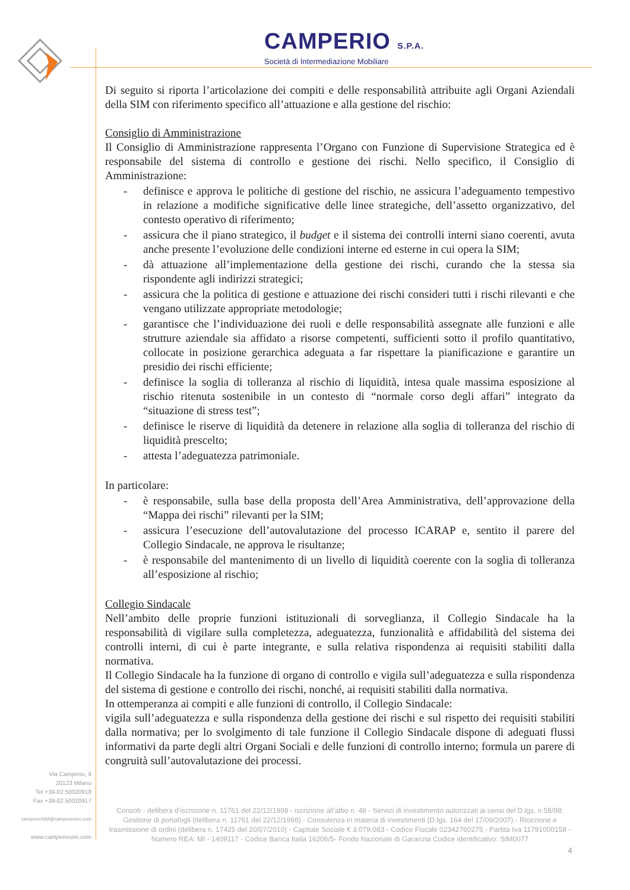CAMPERIO S.P.A.
Società di Intermediazione Mobiliare
Di seguito si riporta l’articolazione dei compiti e delle responsabilità attribuite agli Organi Aziendali della SIM con riferimento specifico all’attuazione e alla gestione del rischio:
Consiglio di Amministrazione
Il Consiglio di Amministrazione rappresenta l’Organo con Funzione di Supervisione Strategica ed è responsabile del sistema di controllo e gestione dei rischi. Nello specifico, il Consiglio di Amministrazione:
- definisce e approva le politiche di gestione del rischio, ne assicura l’adeguamento tempestivo in relazione a modifiche significative delle linee strategiche, dell’assetto organizzativo, del contesto operativo di riferimento;
- assicura che il piano strategico, il budget e il sistema dei controlli interni siano coerenti, avuta anche presente l’evoluzione delle condizioni interne ed esterne in cui opera la SIM;
- dà attuazione all’implementazione della gestione dei rischi, curando che la stessa sia rispondente agli indirizzi strategici;
- assicura che la politica di gestione e attuazione dei rischi consideri tutti i rischi rilevanti e che vengano utilizzate appropriate metodologie;
- garantisce che l’individuazione dei ruoli e delle responsabilità assegnate alle funzioni e alle strutture aziendale sia affidato a risorse competenti, sufficienti sotto il profilo quantitativo, collocate in posizione gerarchica adeguata a far rispettare la pianificazione e garantire un presidio dei rischi efficiente;
- definisce la soglia di tolleranza al rischio di liquidità, intesa quale massima esposizione al rischio ritenuta sostenibile in un contesto di “normale corso degli affari” integrato da “situazione di stress test”;
- definisce le riserve di liquidità da detenere in relazione alla soglia di tolleranza del rischio di liquidità prescelto;
- attesta l’adeguatezza patrimoniale.
In particolare:
- è responsabile, sulla base della proposta dell’Area Amministrativa, dell’approvazione della “Mappa dei rischi” rilevanti per la SIM;
- assicura l’esecuzione dell’autovalutazione del processo ICARAP e, sentito il parere del Collegio Sindacale, ne approva le risultanze;
- è responsabile del mantenimento di un livello di liquidità coerente con la soglia di tolleranza all’esposizione al rischio;
Collegio Sindacale
Nell’ambito delle proprie funzioni istituzionali di sorveglianza, il Collegio Sindacale ha la responsabilità di vigilare sulla completezza, adeguatezza, funzionalità e affidabilità del sistema dei controlli interni, di cui è parte integrante, e sulla relativa rispondenza ai requisiti stabiliti dalla normativa.
Il Collegio Sindacale ha la funzione di organo di controllo e vigila sull’adeguatezza e sulla rispondenza del sistema di gestione e controllo dei rischi, nonché, ai requisiti stabiliti dalla normativa.
In ottemperanza ai compiti e alle funzioni di controllo, il Collegio Sindacale:
vigila sull’adeguatezza e sulla rispondenza della gestione dei rischi e sul rispetto dei requisiti stabiliti dalla normativa; per lo svolgimento di tale funzione il Collegio Sindacale dispone di adeguati flussi informativi da parte degli altri Organi Sociali e delle funzioni di controllo interno; formula un parere di congruità sull’autovalutazione dei processi.
Via Camperio, 9
20123 Milano
Tel +39-02 50020918
Fax +39-02 50020917
camperioSIM@camperiosim.com
www.camperiosim.com
Consob - delibera d’iscrizione n. 11761 del 22/12/1998 - iscrizione all’albo n. 48 - Servizi di investimento autorizzati ai sensi del D.lgs. n.58/98: Gestione di portafogli (delibera n. 11761 del 22/12/1998) - Consulenza in materia di investimenti (D.lgs. 164 del 17/09/2007) - Ricezione e trasmissione di ordini (delibera n. 17425 del 20/07/2010) - Capitale Sociale € 3.079.083 - Codice Fiscale 02342760275 - Partita Iva 11791000158 - Numero REA: MI - 1409117 - Codice Banca Italia 16206/5- Fondo Nazionale di Garanzia Codice identificativo: SIM0077
4